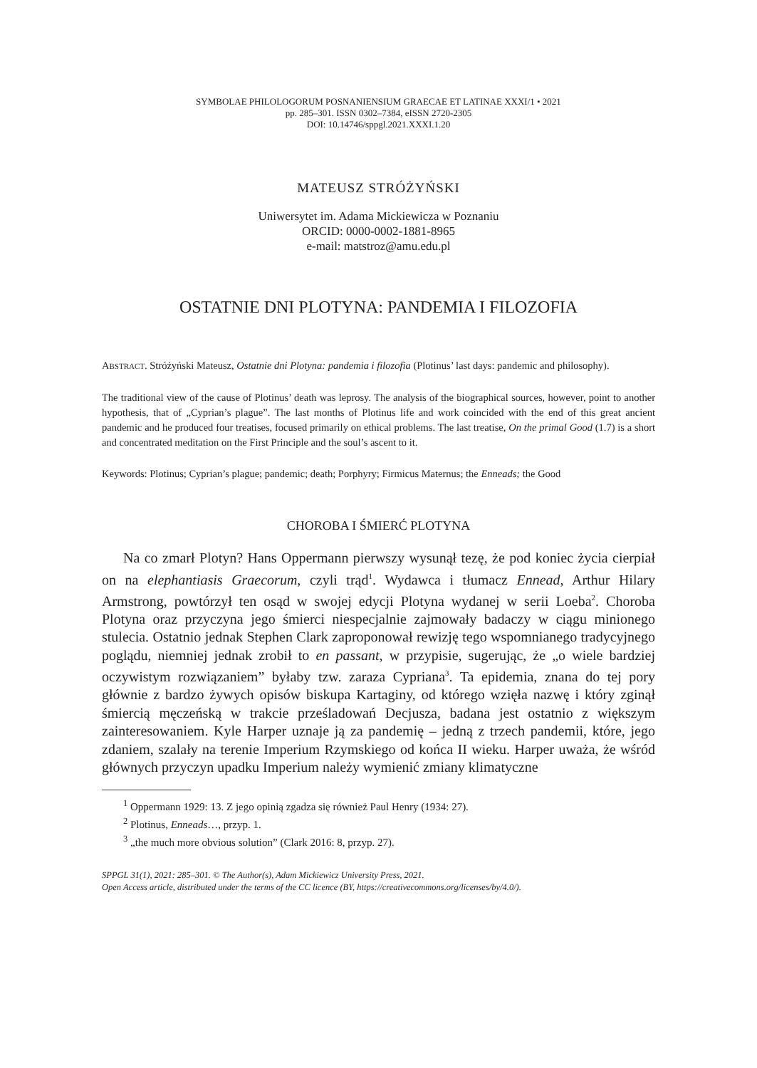SYMBOLAE PHILOLOGORUM POSNANIENSIUM GRAECAE ET LATINAE XXXI/1 • 2021
pp. 285–301. ISSN 0302–7384, eISSN 2720-2305
DOI: 10.14746/sppgl.2021.XXXI.1.20
MATEUSZ STRÓŻYŃSKI
Uniwersytet im. Adama Mickiewicza w Poznaniu
ORCID: 0000-0002-1881-8965
e-mail: matstroz@amu.edu.pl
OSTATNIE DNI PLOTYNA: PANDEMIA I FILOZOFIA
ABSTRACT. Stróżyński Mateusz, Ostatnie dni Plotyna: pandemia i filozofia (Plotinus’ last days: pandemic and philosophy).
The traditional view of the cause of Plotinus’ death was leprosy. The analysis of the biographical sources, however, point to another hypothesis, that of „Cyprian’s plague”. The last months of Plotinus life and work coincided with the end of this great ancient pandemic and he produced four treatises, focused primarily on ethical problems. The last treatise, On the primal Good (1.7) is a short and concentrated meditation on the First Principle and the soul’s ascent to it.
Keywords: Plotinus; Cyprian’s plague; pandemic; death; Porphyry; Firmicus Maternus; the Enneads; the Good
CHOROBA I ŚMIERĆ PLOTYNA
Na co zmarł Plotyn? Hans Oppermann pierwszy wysunął tezę, że pod koniec życia cierpiał on na elephantiasis Graecorum, czyli trąd<sup>1</sup>. Wydawca i tłumacz Ennead, Arthur Hilary Armstrong, powtórzył ten osąd w swojej edycji Plotyna wydanej w serii Loeba<sup>2</sup>. Choroba Plotyna oraz przyczyna jego śmierci niespecjalnie zajmowały badaczy w ciągu minionego stulecia. Ostatnio jednak Stephen Clark zaproponował rewizję tego wspomnianego tradycyjnego poglądu, niemniej jednak zrobił to en passant, w przypisie, sugerując, że „o wiele bardziej oczywistym rozwiązaniem” byłaby tzw. zaraza Cypriana<sup>3</sup>. Ta epidemia, znana do tej pory głównie z bardzo żywych opisów biskupa Kartaginy, od którego wzięła nazwę i który zginął śmiercią męczeńską w trakcie prześladowań Decjusza, badana jest ostatnio z większym zainteresowaniem. Kyle Harper uznaje ją za pandemię – jedną z trzech pandemii, które, jego zdaniem, szalały na terenie Imperium Rzymskiego od końca II wieku. Harper uważa, że wśród głównych przyczyn upadku Imperium należy wymienić zmiany klimatyczne
<sup>1</sup> Oppermann 1929: 13. Z jego opinią zgadza się również Paul Henry (1934: 27).
<sup>2</sup> Plotinus, Enneads…, przyp. 1.
<sup>3</sup> „the much more obvious solution” (Clark 2016: 8, przyp. 27).
SPPGL 31(1), 2021: 285–301. © The Author(s), Adam Mickiewicz University Press, 2021.
Open Access article, distributed under the terms of the CC licence (BY, https://creativecommons.org/licenses/by/4.0/).